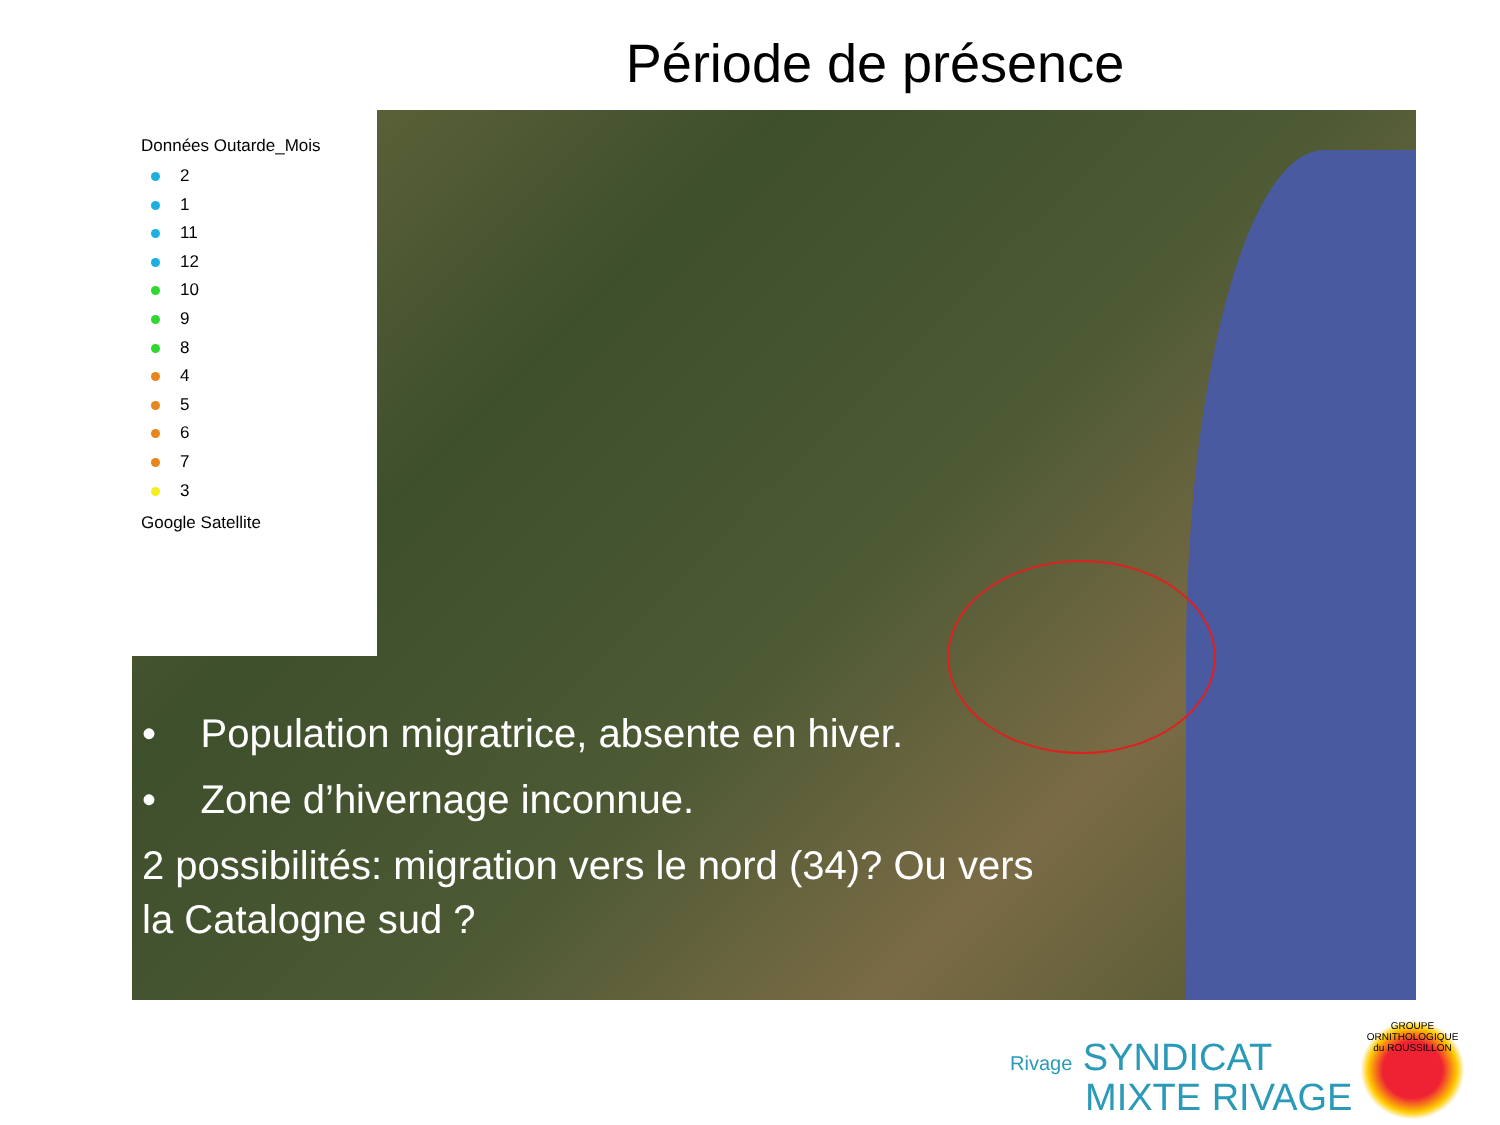Période de présence
Données Outarde_Mois
2
1
11
12
10
9
8
4
5
6
7
3
Google Satellite
• Population migratrice, absente en hiver.
• Zone d’hivernage inconnue.
2 possibilités: migration vers le nord (34)? Ou vers la Catalogne sud ?
Rivage SYNDICAT
MIXTE RIVAGE
GROUPE ORNITHOLOGIQUE du ROUSSILLON